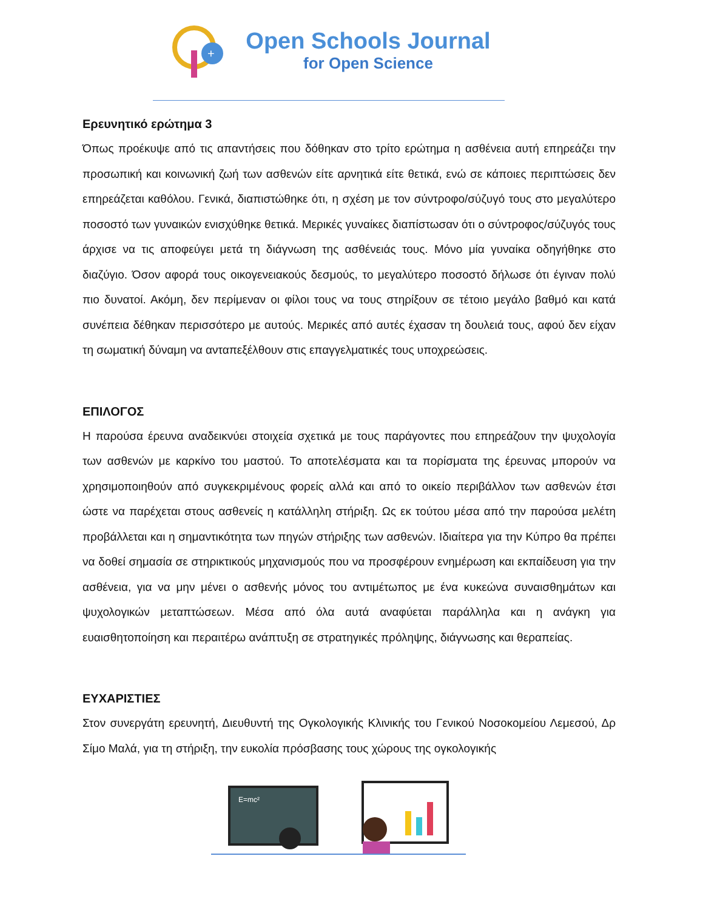+
Open Schools Journal
for Open Science
Ερευνητικό ερώτημα 3
Όπως προέκυψε από τις απαντήσεις που δόθηκαν στο τρίτο ερώτημα η ασθένεια αυτή επηρεάζει την προσωπική και κοινωνική ζωή των ασθενών είτε αρνητικά είτε θετικά, ενώ σε κάποιες περιπτώσεις δεν επηρεάζεται καθόλου. Γενικά, διαπιστώθηκε ότι, η σχέση με τον σύντροφο/σύζυγό τους στο μεγαλύτερο ποσοστό των γυναικών ενισχύθηκε θετικά. Μερικές γυναίκες διαπίστωσαν ότι ο σύντροφος/σύζυγός τους άρχισε να τις αποφεύγει μετά τη διάγνωση της ασθένειάς τους. Μόνο μία γυναίκα οδηγήθηκε στο διαζύγιο. Όσον αφορά τους οικογενειακούς δεσμούς, το μεγαλύτερο ποσοστό δήλωσε ότι έγιναν πολύ πιο δυνατοί. Ακόμη, δεν περίμεναν οι φίλοι τους να τους στηρίξουν σε τέτοιο μεγάλο βαθμό και κατά συνέπεια δέθηκαν περισσότερο με αυτούς. Μερικές από αυτές έχασαν τη δουλειά τους, αφού δεν είχαν τη σωματική δύναμη να ανταπεξέλθουν στις επαγγελματικές τους υποχρεώσεις.
ΕΠΙΛΟΓΟΣ
Η παρούσα έρευνα αναδεικνύει στοιχεία σχετικά με τους παράγοντες που επηρεάζουν την ψυχολογία των ασθενών με καρκίνο του μαστού. Το αποτελέσματα και τα πορίσματα της έρευνας μπορούν να χρησιμοποιηθούν από συγκεκριμένους φορείς αλλά και από το οικείο περιβάλλον των ασθενών έτσι ώστε να παρέχεται στους ασθενείς η κατάλληλη στήριξη. Ως εκ τούτου μέσα από την παρούσα μελέτη προβάλλεται και η σημαντικότητα των πηγών στήριξης των ασθενών. Ιδιαίτερα για την Κύπρο θα πρέπει να δοθεί σημασία σε στηρικτικούς μηχανισμούς που να προσφέρουν ενημέρωση και εκπαίδευση για την ασθένεια, για να μην μένει ο ασθενής μόνος του αντιμέτωπος με ένα κυκεώνα συναισθημάτων και ψυχολογικών μεταπτώσεων. Μέσα από όλα αυτά αναφύεται παράλληλα και η ανάγκη για ευαισθητοποίηση και περαιτέρω ανάπτυξη σε στρατηγικές πρόληψης, διάγνωσης και θεραπείας.
ΕΥΧΑΡΙΣΤΙΕΣ
Στον συνεργάτη ερευνητή, Διευθυντή της Ογκολογικής Κλινικής του Γενικού Νοσοκομείου Λεμεσού, Δρ Σίμο Μαλά, για τη στήριξη, την ευκολία πρόσβασης τους χώρους της ογκολογικής
E=mc²